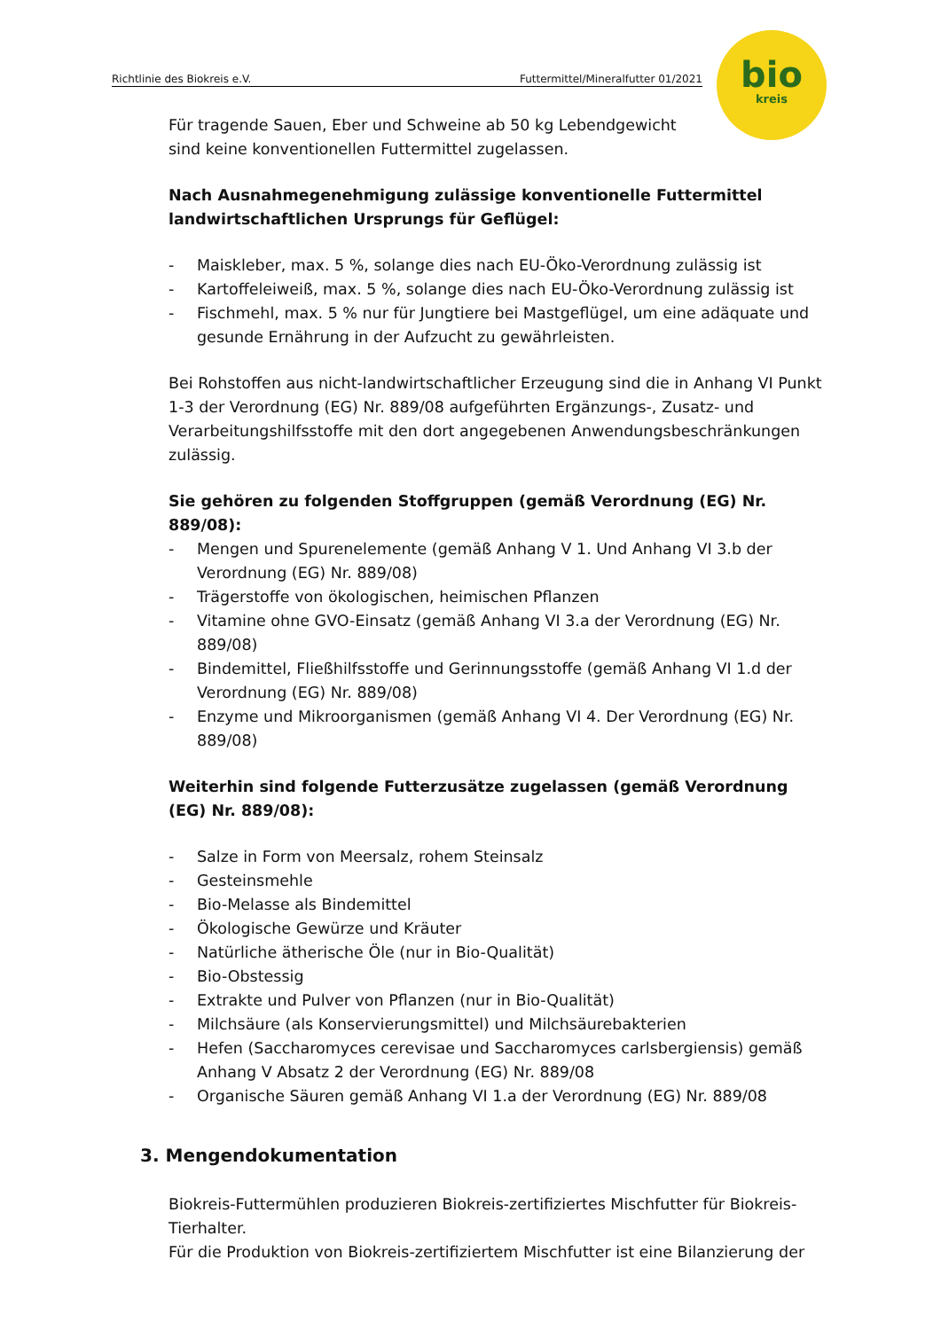Richtlinie des Biokreis e.V. Futtermittel/Mineralfutter 01/2021
bio
kreis
Für tragende Sauen, Eber und Schweine ab 50 kg Lebendgewicht
sind keine konventionellen Futtermittel zugelassen.
Nach Ausnahmegenehmigung zulässige konventionelle Futtermittel landwirtschaftlichen Ursprungs für Geflügel:
- Maiskleber, max. 5 %, solange dies nach EU-Öko-Verordnung zulässig ist
- Kartoffeleiweiß, max. 5 %, solange dies nach EU-Öko-Verordnung zulässig ist
- Fischmehl, max. 5 % nur für Jungtiere bei Mastgeflügel, um eine adäquate und gesunde Ernährung in der Aufzucht zu gewährleisten.
Bei Rohstoffen aus nicht-landwirtschaftlicher Erzeugung sind die in Anhang VI Punkt 1-3 der Verordnung (EG) Nr. 889/08 aufgeführten Ergänzungs-, Zusatz- und Verarbeitungshilfsstoffe mit den dort angegebenen Anwendungsbeschränkungen zulässig.
Sie gehören zu folgenden Stoffgruppen (gemäß Verordnung (EG) Nr. 889/08):
- Mengen und Spurenelemente (gemäß Anhang V 1. Und Anhang VI 3.b der Verordnung (EG) Nr. 889/08)
- Trägerstoffe von ökologischen, heimischen Pflanzen
- Vitamine ohne GVO-Einsatz (gemäß Anhang VI 3.a der Verordnung (EG) Nr. 889/08)
- Bindemittel, Fließhilfsstoffe und Gerinnungsstoffe (gemäß Anhang VI 1.d der Verordnung (EG) Nr. 889/08)
- Enzyme und Mikroorganismen (gemäß Anhang VI 4. Der Verordnung (EG) Nr. 889/08)
Weiterhin sind folgende Futterzusätze zugelassen (gemäß Verordnung (EG) Nr. 889/08):
- Salze in Form von Meersalz, rohem Steinsalz
- Gesteinsmehle
- Bio-Melasse als Bindemittel
- Ökologische Gewürze und Kräuter
- Natürliche ätherische Öle (nur in Bio-Qualität)
- Bio-Obstessig
- Extrakte und Pulver von Pflanzen (nur in Bio-Qualität)
- Milchsäure (als Konservierungsmittel) und Milchsäurebakterien
- Hefen (Saccharomyces cerevisae und Saccharomyces carlsbergiensis) gemäß Anhang V Absatz 2 der Verordnung (EG) Nr. 889/08
- Organische Säuren gemäß Anhang VI 1.a der Verordnung (EG) Nr. 889/08
3. Mengendokumentation
Biokreis-Futtermühlen produzieren Biokreis-zertifiziertes Mischfutter für Biokreis-Tierhalter.
Für die Produktion von Biokreis-zertifiziertem Mischfutter ist eine Bilanzierung der